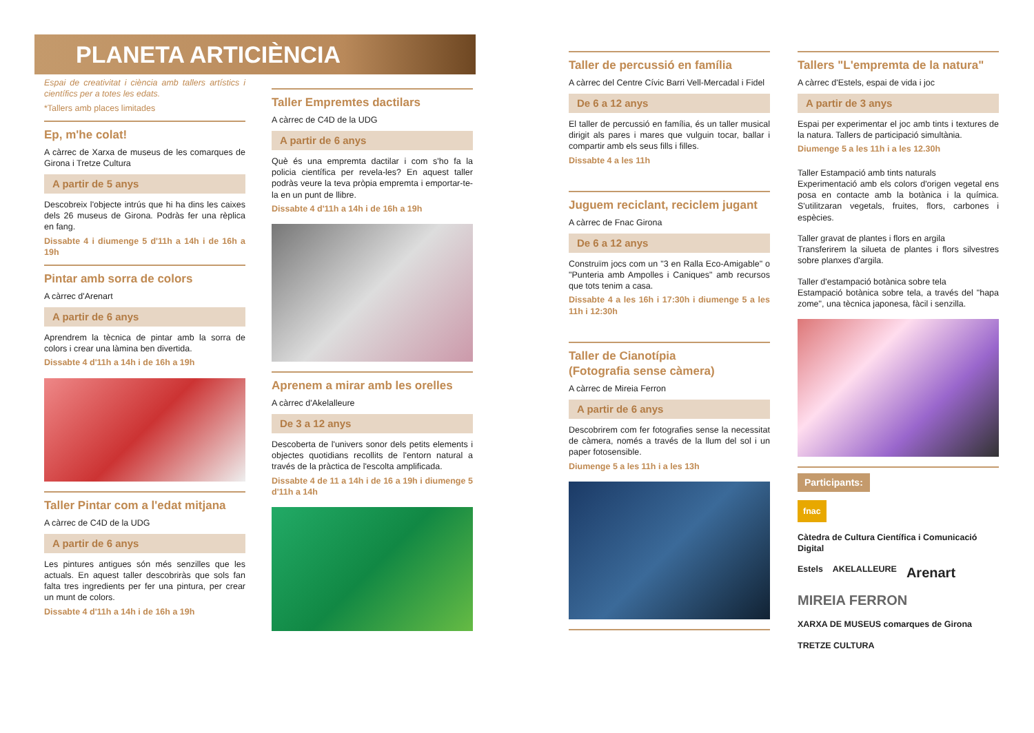PLANETA ARTICIÈNCIA
Espai de creativitat i ciència amb tallers artístics i científics per a totes les edats.
*Tallers amb places limitades
Ep, m'he colat!
A càrrec de Xarxa de museus de les comarques de Girona i Tretze Cultura
A partir de 5 anys
Descobreix l'objecte intrús que hi ha dins les caixes dels 26 museus de Girona. Podràs fer una rèplica en fang.
Dissabte 4 i diumenge 5 d'11h a 14h i de 16h a 19h
Pintar amb sorra de colors
A càrrec d'Arenart
A partir de 6 anys
Aprendrem la tècnica de pintar amb la sorra de colors i crear una làmina ben divertida.
Dissabte 4 d'11h a 14h i de 16h a 19h
Taller Pintar com a l'edat mitjana
A càrrec de C4D de la UDG
A partir de 6 anys
Les pintures antigues són més senzilles que les actuals. En aquest taller descobriràs que sols fan falta tres ingredients per fer una pintura, per crear un munt de colors.
Dissabte 4 d'11h a 14h i de 16h a 19h
Taller Empremtes dactilars
A càrrec de C4D de la UDG
A partir de 6 anys
Què és una empremta dactilar i com s'ho fa la policia científica per revela-les? En aquest taller podràs veure la teva pròpia empremta i emportar-te-la en un punt de llibre.
Dissabte 4 d'11h a 14h i de 16h a 19h
Aprenem a mirar amb les orelles
A càrrec d'Akelalleure
De 3 a 12 anys
Descoberta de l'univers sonor dels petits elements i objectes quotidians recollits de l'entorn natural a través de la pràctica de l'escolta amplificada.
Dissabte 4 de 11 a 14h i de 16 a 19h i diumenge 5 d'11h a 14h
Taller de percussió en família
A càrrec del Centre Cívic Barri Vell-Mercadal i Fidel
De 6 a 12 anys
El taller de percussió en família, és un taller musical dirigit als pares i mares que vulguin tocar, ballar i compartir amb els seus fills i filles.
Dissabte 4 a les 11h
Juguem reciclant, reciclem jugant
A càrrec de Fnac Girona
De 6 a 12 anys
Construïm jocs com un "3 en Ralla Eco-Amigable" o "Punteria amb Ampolles i Caniques" amb recursos que tots tenim a casa.
Dissabte 4 a les 16h i 17:30h i diumenge 5 a les 11h i 12:30h
Taller de Cianotípia
(Fotografia sense càmera)
A càrrec de Mireia Ferron
A partir de 6 anys
Descobrirem com fer fotografies sense la necessitat de càmera, només a través de la llum del sol i un paper fotosensible.
Diumenge 5 a les 11h i a les 13h
Tallers "L'empremta de la natura"
A càrrec d'Estels, espai de vida i joc
A partir de 3 anys
Espai per experimentar el joc amb tints i textures de la natura. Tallers de participació simultània.
Diumenge 5 a les 11h i a les 12.30h
Taller Estampació amb tints naturals
Experimentació amb els colors d'origen vegetal ens posa en contacte amb la botànica i la química. S'utilitzaran vegetals, fruites, flors, carbones i espècies.
Taller gravat de plantes i flors en argila
Transferirem la silueta de plantes i flors silvestres sobre planxes d'argila.
Taller d'estampació botànica sobre tela
Estampació botànica sobre tela, a través del "hapa zome", una tècnica japonesa, fàcil i senzilla.
Participants:
fnac Càtedra de Cultura Científica i Comunicació Digital Estels AKELALLEURE Arenart MIREIA FERRON XARXA DE MUSEUS comarques de Girona TRETZE CULTURA